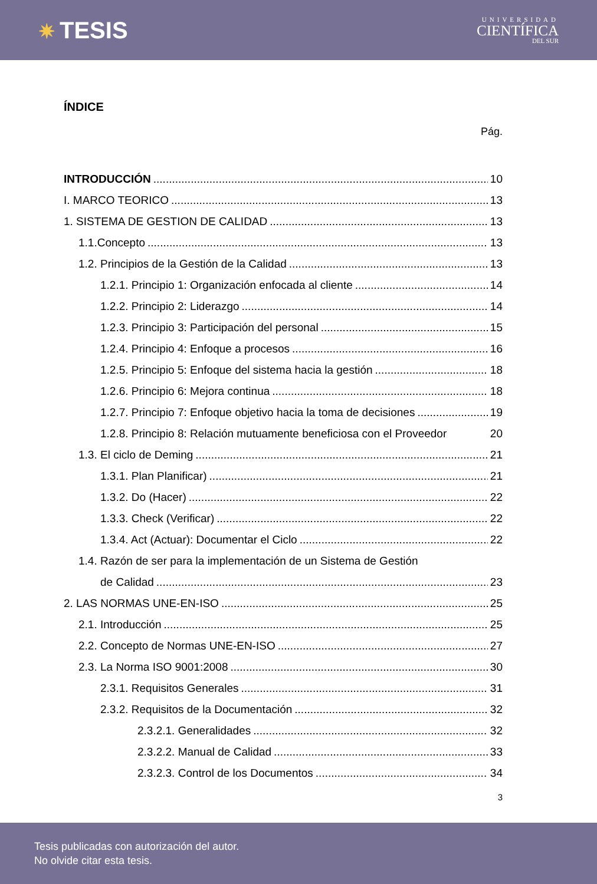✷ TESIS
UNIVERSIDAD
CIENTÍFICA
DEL SUR
ÍNDICE
Pág.
INTRODUCCIÓN 10
I. MARCO TEORICO 13
1. SISTEMA DE GESTION DE CALIDAD 13
1.1.Concepto 13
1.2. Principios de la Gestión de la Calidad 13
1.2.1. Principio 1: Organización enfocada al cliente 14
1.2.2. Principio 2: Liderazgo 14
1.2.3. Principio 3: Participación del personal 15
1.2.4. Principio 4: Enfoque a procesos 16
1.2.5. Principio 5: Enfoque del sistema hacia la gestión 18
1.2.6. Principio 6: Mejora continua 18
1.2.7. Principio 7: Enfoque objetivo hacia la toma de decisiones 19
1.2.8. Principio 8: Relación mutuamente beneficiosa con el Proveedor 20
1.3. El ciclo de Deming 21
1.3.1. Plan Planificar) 21
1.3.2. Do (Hacer) 22
1.3.3. Check (Verificar) 22
1.3.4. Act (Actuar): Documentar el Ciclo 22
1.4. Razón de ser para la implementación de un Sistema de Gestión
de Calidad 23
2. LAS NORMAS UNE-EN-ISO 25
2.1. Introducción 25
2.2. Concepto de Normas UNE-EN-ISO 27
2.3. La Norma ISO 9001:2008 30
2.3.1. Requisitos Generales 31
2.3.2. Requisitos de la Documentación 32
2.3.2.1. Generalidades 32
2.3.2.2. Manual de Calidad 33
2.3.2.3. Control de los Documentos 34
3
Tesis publicadas con autorización del autor.
No olvide citar esta tesis.